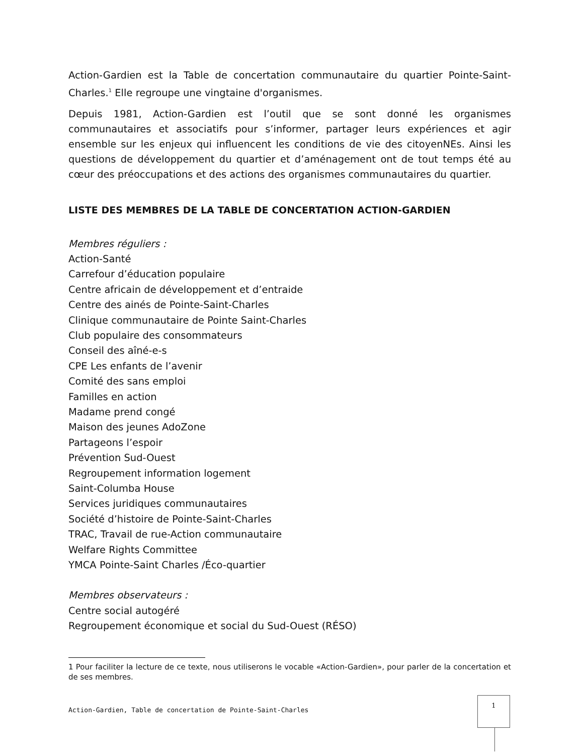Action-Gardien est la Table de concertation communautaire du quartier Pointe-Saint-Charles.<sup>1</sup> Elle regroupe une vingtaine d'organismes.
Depuis 1981, Action-Gardien est l’outil que se sont donné les organismes communautaires et associatifs pour s’informer, partager leurs expériences et agir ensemble sur les enjeux qui influencent les conditions de vie des citoyenNEs. Ainsi les questions de développement du quartier et d’aménagement ont de tout temps été au cœur des préoccupations et des actions des organismes communautaires du quartier.
LISTE DES MEMBRES DE LA TABLE DE CONCERTATION ACTION-GARDIEN
Membres réguliers :
Action-Santé
Carrefour d’éducation populaire
Centre africain de développement et d’entraide
Centre des ainés de Pointe-Saint-Charles
Clinique communautaire de Pointe Saint-Charles
Club populaire des consommateurs
Conseil des aîné-e-s
CPE Les enfants de l’avenir
Comité des sans emploi
Familles en action
Madame prend congé
Maison des jeunes AdoZone
Partageons l’espoir
Prévention Sud-Ouest
Regroupement information logement
Saint-Columba House
Services juridiques communautaires
Société d’histoire de Pointe-Saint-Charles
TRAC, Travail de rue-Action communautaire
Welfare Rights Committee
YMCA Pointe-Saint Charles /Éco-quartier
Membres observateurs :
Centre social autogéré
Regroupement économique et social du Sud-Ouest (RÉSO)
1 Pour faciliter la lecture de ce texte, nous utiliserons le vocable «Action-Gardien», pour parler de la concertation et de ses membres.
Action-Gardien, Table de concertation de Pointe-Saint-Charles
1